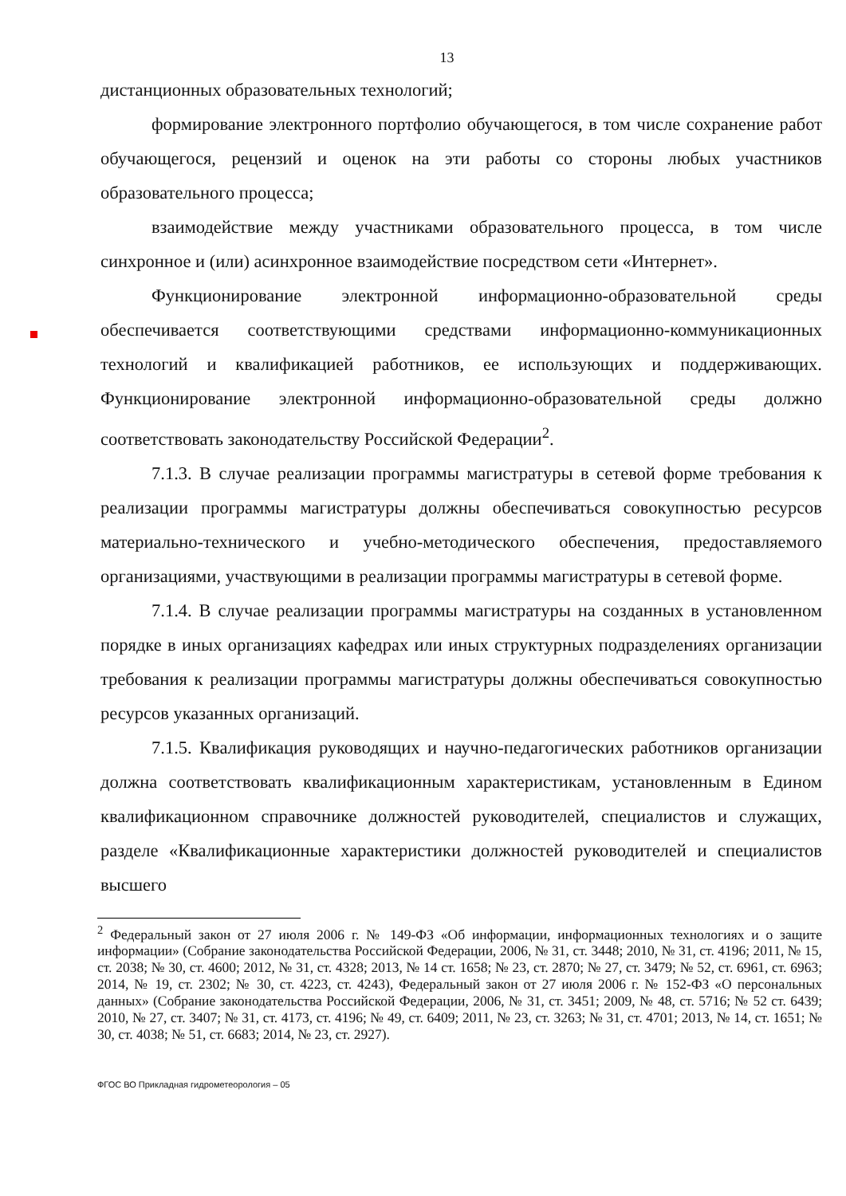13
дистанционных образовательных технологий;
формирование электронного портфолио обучающегося, в том числе сохранение работ обучающегося, рецензий и оценок на эти работы со стороны любых участников образовательного процесса;
взаимодействие между участниками образовательного процесса, в том числе синхронное и (или) асинхронное взаимодействие посредством сети «Интернет».
Функционирование электронной информационно-образовательной среды обеспечивается соответствующими средствами информационно-коммуникационных технологий и квалификацией работников, ее использующих и поддерживающих. Функционирование электронной информационно-образовательной среды должно соответствовать законодательству Российской Федерации<sup>2</sup>.
7.1.3. В случае реализации программы магистратуры в сетевой форме требования к реализации программы магистратуры должны обеспечиваться совокупностью ресурсов материально-технического и учебно-методического обеспечения, предоставляемого организациями, участвующими в реализации программы магистратуры в сетевой форме.
7.1.4. В случае реализации программы магистратуры на созданных в установленном порядке в иных организациях кафедрах или иных структурных подразделениях организации требования к реализации программы магистратуры должны обеспечиваться совокупностью ресурсов указанных организаций.
7.1.5. Квалификация руководящих и научно-педагогических работников организации должна соответствовать квалификационным характеристикам, установленным в Едином квалификационном справочнике должностей руководителей, специалистов и служащих, разделе «Квалификационные характеристики должностей руководителей и специалистов высшего
<sup>2</sup> Федеральный закон от 27 июля 2006 г. № 149-ФЗ «Об информации, информационных технологиях и о защите информации» (Собрание законодательства Российской Федерации, 2006, № 31, ст. 3448; 2010, № 31, ст. 4196; 2011, № 15, ст. 2038; № 30, ст. 4600; 2012, № 31, ст. 4328; 2013, № 14 ст. 1658; № 23, ст. 2870; № 27, ст. 3479; № 52, ст. 6961, ст. 6963; 2014, № 19, ст. 2302; № 30, ст. 4223, ст. 4243), Федеральный закон от 27 июля 2006 г. № 152-ФЗ «О персональных данных» (Собрание законодательства Российской Федерации, 2006, № 31, ст. 3451; 2009, № 48, ст. 5716; № 52 ст. 6439; 2010, № 27, ст. 3407; № 31, ст. 4173, ст. 4196; № 49, ст. 6409; 2011, № 23, ст. 3263; № 31, ст. 4701; 2013, № 14, ст. 1651; № 30, ст. 4038; № 51, ст. 6683; 2014, № 23, ст. 2927).
ФГОС ВО Прикладная гидрометеорология – 05